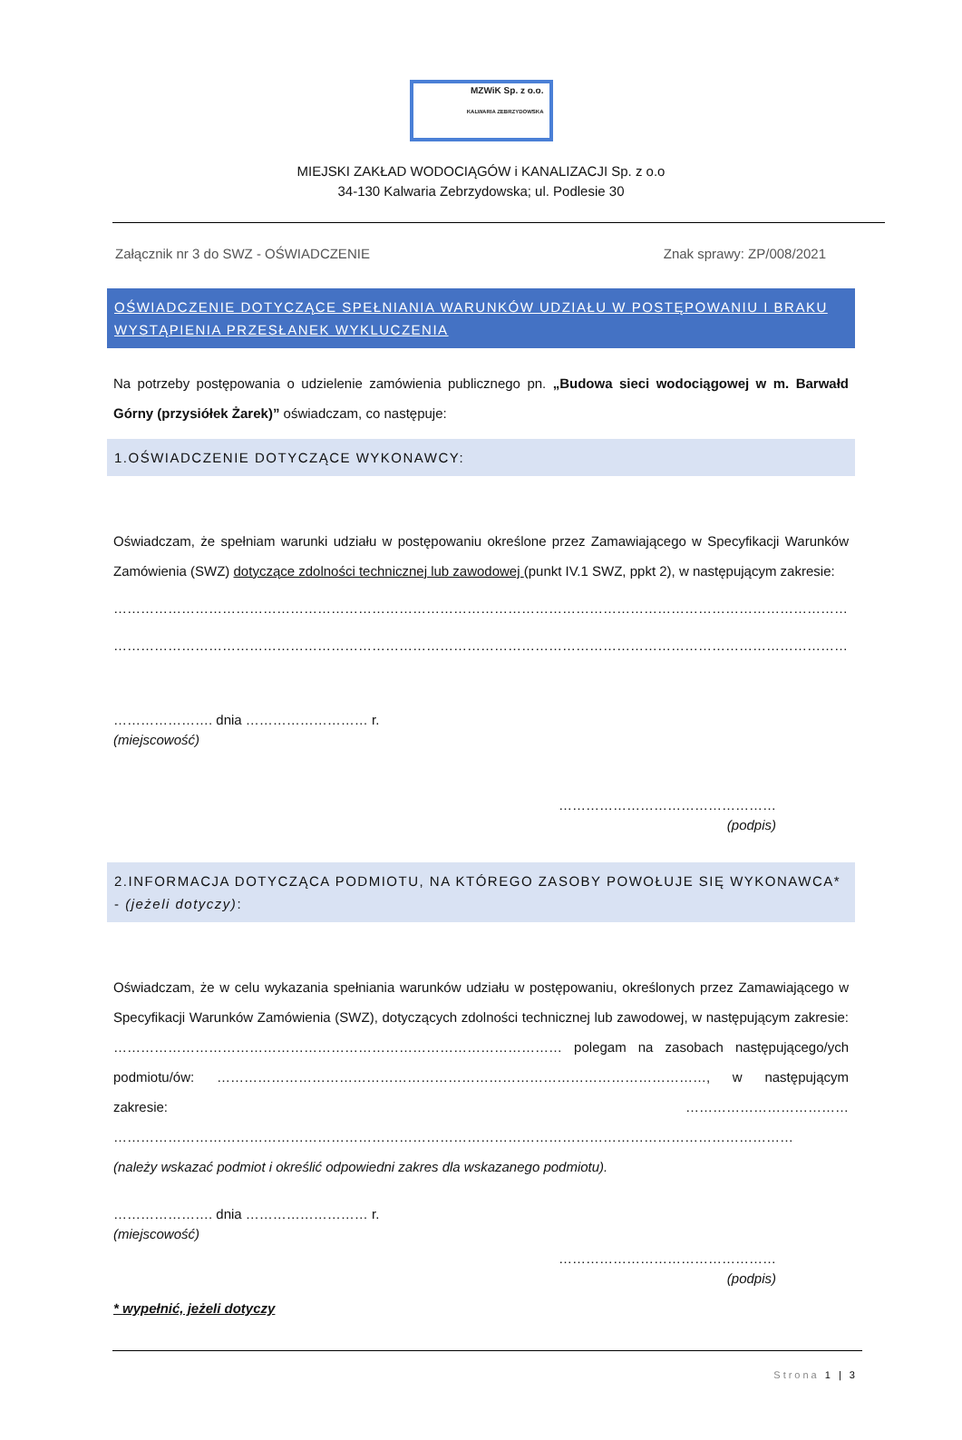MZWiK Sp. z o.o.
KALWARIA ZEBRZYDOWSKA
MIEJSKI ZAKŁAD WODOCIĄGÓW i KANALIZACJI Sp. z o.o
34-130 Kalwaria Zebrzydowska; ul. Podlesie 30
Załącznik nr 3 do SWZ - OŚWIADCZENIE Znak sprawy: ZP/008/2021
OŚWIADCZENIE DOTYCZĄCE SPEŁNIANIA WARUNKÓW UDZIAŁU W POSTĘPOWANIU I BRAKU WYSTĄPIENIA PRZESŁANEK WYKLUCZENIA
Na potrzeby postępowania o udzielenie zamówienia publicznego pn. „Budowa sieci wodociągowej w m. Barwałd Górny (przysiółek Żarek)” oświadczam, co następuje:
1.OŚWIADCZENIE DOTYCZĄCE WYKONAWCY:
Oświadczam, że spełniam warunki udziału w postępowaniu określone przez Zamawiającego w Specyfikacji Warunków Zamówienia (SWZ) dotyczące zdolności technicznej lub zawodowej (punkt IV.1 SWZ, ppkt 2), w następującym zakresie:
…………………………………………………………………………………………………………………………………………………………………………
…………………………………………………………………………………………………………………………………………………………………………
…………………. dnia ……………………… r.
(miejscowość)
…………………………………………
(podpis)
2.INFORMACJA DOTYCZĄCA PODMIOTU, NA KTÓREGO ZASOBY POWOŁUJE SIĘ WYKONAWCA* - (jeżeli dotyczy):
Oświadczam, że w celu wykazania spełniania warunków udziału w postępowaniu, określonych przez Zamawiającego w Specyfikacji Warunków Zamówienia (SWZ), dotyczących zdolności technicznej lub zawodowej, w następującym zakresie: ……………………………………………………………………………………… polegam na zasobach następującego/ych podmiotu/ów: ………………………………………………………………………………………………, w następującym zakresie: ……………………………… ……………………………………………………………………………………………………………………………………
(należy wskazać podmiot i określić odpowiedni zakres dla wskazanego podmiotu).
…………………. dnia ……………………… r.
(miejscowość)
…………………………………………
(podpis)
* wypełnić, jeżeli dotyczy
Strona 1 | 3